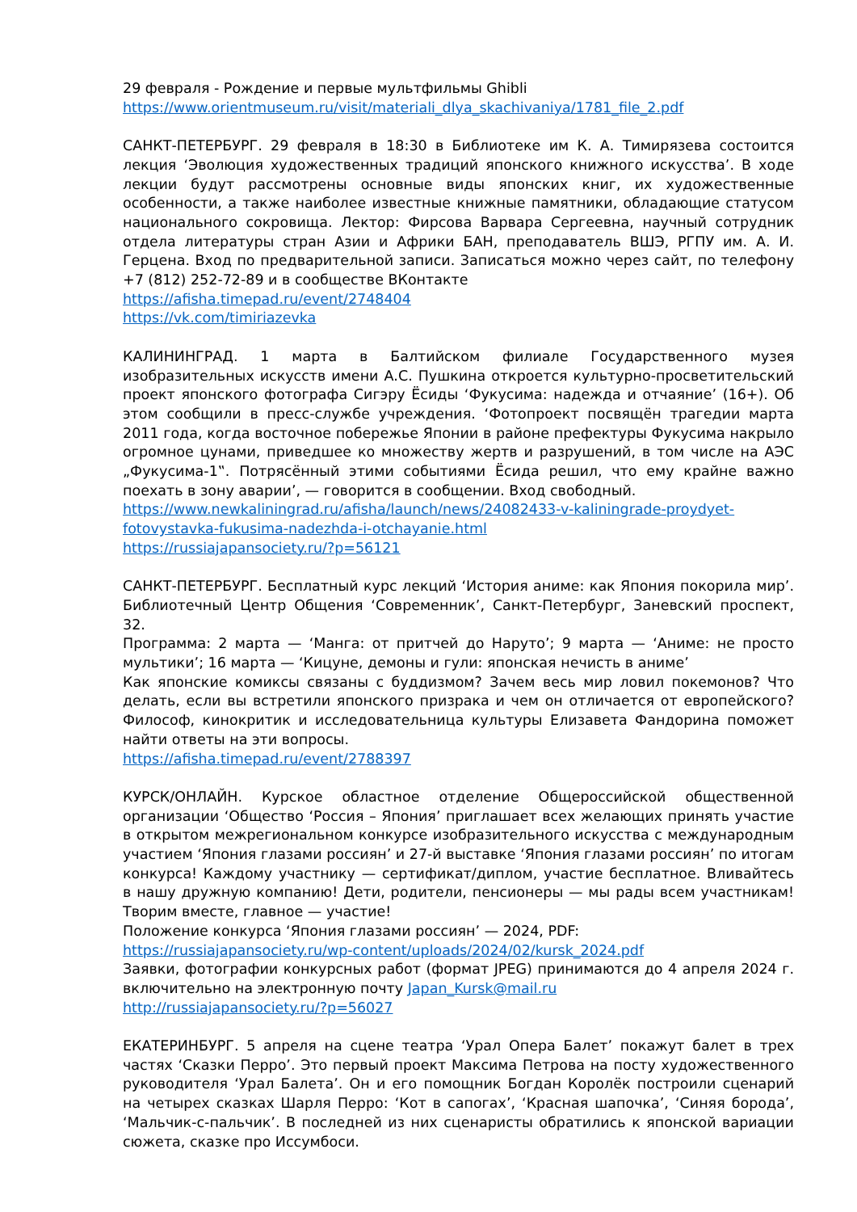29 февраля - Рождение и первые мультфильмы Ghibli
https://www.orientmuseum.ru/visit/materiali_dlya_skachivaniya/1781_file_2.pdf
САНКТ-ПЕТЕРБУРГ. 29 февраля в 18:30 в Библиотеке им К. А. Тимирязева состоится лекция ‘Эволюция художественных традиций японского книжного искусства’. В ходе лекции будут рассмотрены основные виды японских книг, их художественные особенности, а также наиболее известные книжные памятники, обладающие статусом национального сокровища. Лектор: Фирсова Варвара Сергеевна, научный сотрудник отдела литературы стран Азии и Африки БАН, преподаватель ВШЭ, РГПУ им. А. И. Герцена. Вход по предварительной записи. Записаться можно через сайт, по телефону +7 (812) 252-72-89 и в сообществе ВКонтакте
https://afisha.timepad.ru/event/2748404
https://vk.com/timiriazevka
КАЛИНИНГРАД. 1 марта в Балтийском филиале Государственного музея изобразительных искусств имени А.С. Пушкина откроется культурно-просветительский проект японского фотографа Сигэру Ёсиды ‘Фукусима: надежда и отчаяние’ (16+). Об этом сообщили в пресс-службе учреждения. ‘Фотопроект посвящён трагедии марта 2011 года, когда восточное побережье Японии в районе префектуры Фукусима накрыло огромное цунами, приведшее ко множеству жертв и разрушений, в том числе на АЭС „Фукусима-1‟. Потрясённый этими событиями Ёсида решил, что ему крайне важно поехать в зону аварии’, — говорится в сообщении. Вход свободный.
https://www.newkaliningrad.ru/afisha/launch/news/24082433-v-kaliningrade-proydyet-fotovystavka-fukusima-nadezhda-i-otchayanie.html
https://russiajapansociety.ru/?p=56121
САНКТ-ПЕТЕРБУРГ. Бесплатный курс лекций ‘История аниме: как Япония покорила мир’. Библиотечный Центр Общения ‘Современник’, Санкт-Петербург, Заневский проспект, 32.
Программа: 2 марта — ‘Манга: от притчей до Наруто’; 9 марта — ‘Аниме: не просто мультики’; 16 марта — ‘Кицуне, демоны и гули: японская нечисть в аниме’
Как японские комиксы связаны с буддизмом? Зачем весь мир ловил покемонов? Что делать, если вы встретили японского призрака и чем он отличается от европейского? Философ, кинокритик и исследовательница культуры Елизавета Фандорина поможет найти ответы на эти вопросы.
https://afisha.timepad.ru/event/2788397
КУРСК/ОНЛАЙН. Курское областное отделение Общероссийской общественной организации ‘Общество ‘Россия – Япония’ приглашает всех желающих принять участие в открытом межрегиональном конкурсе изобразительного искусства с международным участием ‘Япония глазами россиян’ и 27-й выставке ‘Япония глазами россиян’ по итогам конкурса! Каждому участнику — сертификат/диплом, участие бесплатное. Вливайтесь в нашу дружную компанию! Дети, родители, пенсионеры — мы рады всем участникам! Творим вместе, главное — участие!
Положение конкурса ‘Япония глазами россиян’ — 2024, PDF:
https://russiajapansociety.ru/wp-content/uploads/2024/02/kursk_2024.pdf
Заявки, фотографии конкурсных работ (формат JPEG) принимаются до 4 апреля 2024 г. включительно на электронную почту Japan_Kursk@mail.ru
http://russiajapansociety.ru/?p=56027
ЕКАТЕРИНБУРГ. 5 апреля на сцене театра ‘Урал Опера Балет’ покажут балет в трех частях ‘Сказки Перро’. Это первый проект Максима Петрова на посту художественного руководителя ‘Урал Балета’. Он и его помощник Богдан Королёк построили сценарий на четырех сказках Шарля Перро: ‘Кот в сапогах’, ‘Красная шапочка’, ‘Синяя борода’, ‘Мальчик-с-пальчик’. В последней из них сценаристы обратились к японской вариации сюжета, сказке про Иссумбоси.